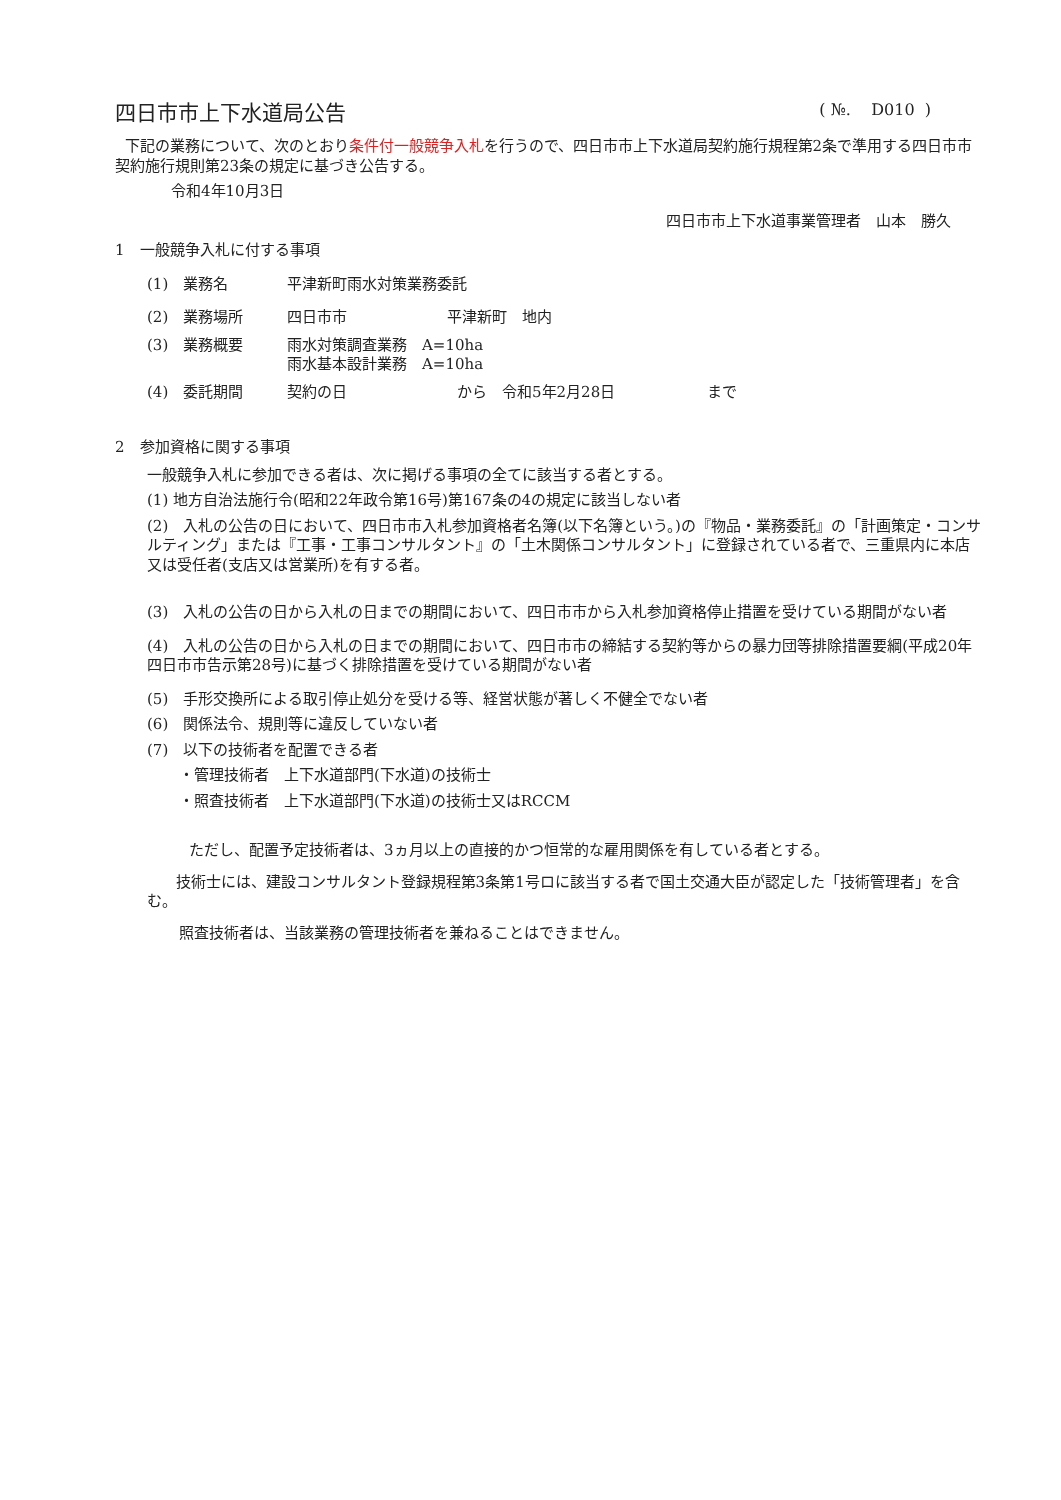四日市市上下水道局公告 ( №. D010 )
下記の業務について、次のとおり条件付一般競争入札を行うので、四日市市上下水道局契約施行規程第2条で準用する四日市市契約施行規則第23条の規定に基づき公告する。
令和4年10月3日
四日市市上下水道事業管理者　山本　勝久
1　一般競争入札に付する事項
(1)　業務名 平津新町雨水対策業務委託
(2)　業務場所 四日市市 平津新町　地内
(3)　業務概要 雨水対策調査業務　A=10ha
雨水基本設計業務　A=10ha
(4)　委託期間 契約の日 から　令和5年2月28日 まで
2　参加資格に関する事項
一般競争入札に参加できる者は、次に掲げる事項の全てに該当する者とする。
(1) 地方自治法施行令(昭和22年政令第16号)第167条の4の規定に該当しない者
(2)　入札の公告の日において、四日市市入札参加資格者名簿(以下名簿という。)の『物品・業務委託』の「計画策定・コンサルティング」または『工事・工事コンサルタント』の「土木関係コンサルタント」に登録されている者で、三重県内に本店又は受任者(支店又は営業所)を有する者。
(3)　入札の公告の日から入札の日までの期間において、四日市市から入札参加資格停止措置を受けている期間がない者
(4)　入札の公告の日から入札の日までの期間において、四日市市の締結する契約等からの暴力団等排除措置要綱(平成20年四日市市告示第28号)に基づく排除措置を受けている期間がない者
(5)　手形交換所による取引停止処分を受ける等、経営状態が著しく不健全でない者
(6)　関係法令、規則等に違反していない者
(7)　以下の技術者を配置できる者
・管理技術者　上下水道部門(下水道)の技術士
・照査技術者　上下水道部門(下水道)の技術士又はRCCM
ただし、配置予定技術者は、3ヵ月以上の直接的かつ恒常的な雇用関係を有している者とする。
技術士には、建設コンサルタント登録規程第3条第1号ロに該当する者で国土交通大臣が認定した「技術管理者」を含む。
照査技術者は、当該業務の管理技術者を兼ねることはできません。